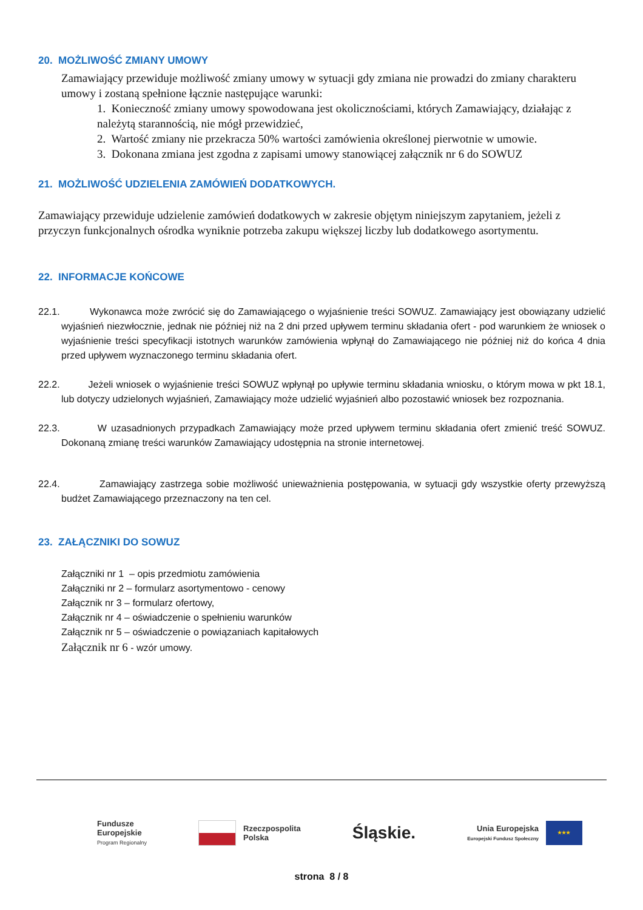20. MOŻLIWOŚĆ ZMIANY UMOWY
Zamawiający przewiduje możliwość zmiany umowy w sytuacji gdy zmiana nie prowadzi do zmiany charakteru umowy i zostaną spełnione łącznie następujące warunki:
1. Konieczność zmiany umowy spowodowana jest okolicznościami, których Zamawiający, działając z należytą starannością, nie mógł przewidzieć,
2. Wartość zmiany nie przekracza 50% wartości zamówienia określonej pierwotnie w umowie.
3. Dokonana zmiana jest zgodna z zapisami umowy stanowiącej załącznik nr 6 do SOWUZ
21. MOŻLIWOŚĆ UDZIELENIA ZAMÓWIEŃ DODATKOWYCH.
Zamawiający przewiduje udzielenie zamówień dodatkowych w zakresie objętym niniejszym zapytaniem, jeżeli z przyczyn funkcjonalnych ośrodka wyniknie potrzeba zakupu większej liczby lub dodatkowego asortymentu.
22. INFORMACJE KOŃCOWE
22.1. Wykonawca może zwrócić się do Zamawiającego o wyjaśnienie treści SOWUZ. Zamawiający jest obowiązany udzielić wyjaśnień niezwłocznie, jednak nie później niż na 2 dni przed upływem terminu składania ofert - pod warunkiem że wniosek o wyjaśnienie treści specyfikacji istotnych warunków zamówienia wpłynął do Zamawiającego nie później niż do końca 4 dnia przed upływem wyznaczonego terminu składania ofert.
22.2. Jeżeli wniosek o wyjaśnienie treści SOWUZ wpłynął po upływie terminu składania wniosku, o którym mowa w pkt 18.1, lub dotyczy udzielonych wyjaśnień, Zamawiający może udzielić wyjaśnień albo pozostawić wniosek bez rozpoznania.
22.3. W uzasadnionych przypadkach Zamawiający może przed upływem terminu składania ofert zmienić treść SOWUZ. Dokonaną zmianę treści warunków Zamawiający udostępnia na stronie internetowej.
22.4. Zamawiający zastrzega sobie możliwość unieważnienia postępowania, w sytuacji gdy wszystkie oferty przewyższą budżet Zamawiającego przeznaczony na ten cel.
23. ZAŁĄCZNIKI DO SOWUZ
Załączniki nr 1 – opis przedmiotu zamówienia
Załączniki nr 2 – formularz asortymentowo - cenowy
Załącznik nr 3 – formularz ofertowy,
Załącznik nr 4 – oświadczenie o spełnieniu warunków
Załącznik nr 5 – oświadczenie o powiązaniach kapitałowych
Załącznik nr 6 - wzór umowy.
Fundusze
Europejskie
Program Regionalny
Rzeczpospolita
Polska
Śląskie.
Unia Europejska
Europejski Fundusz Społeczny
★★★
strona 8 / 8